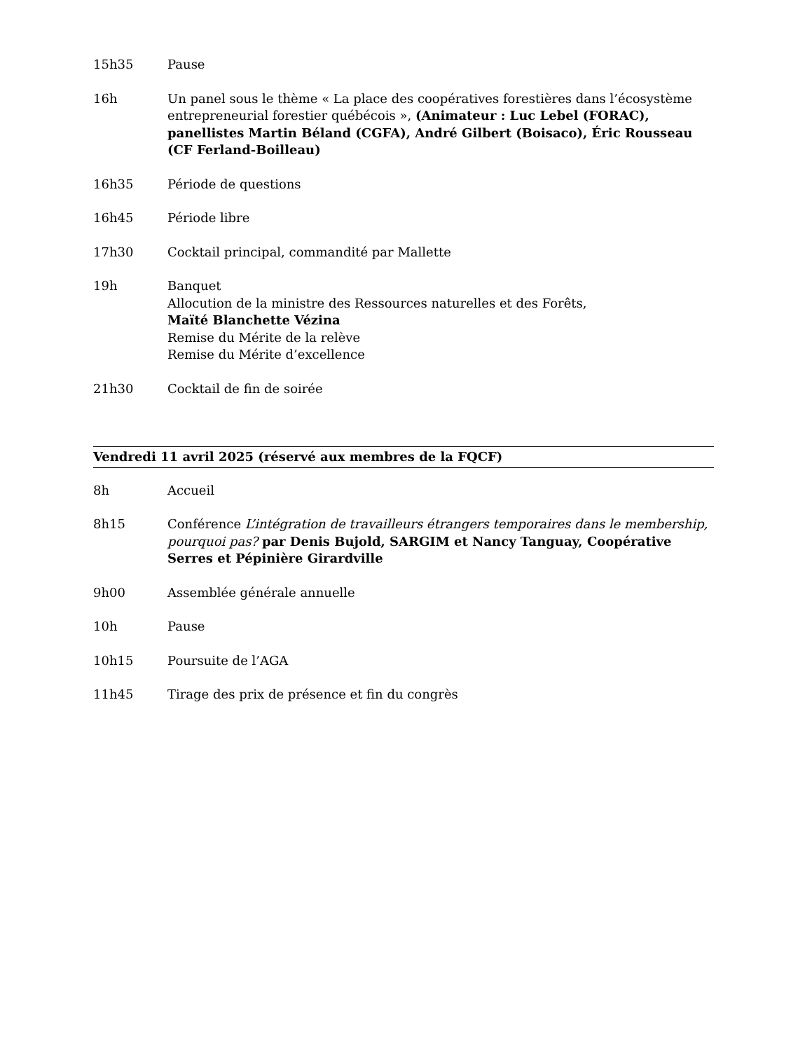15h35 Pause
16h Un panel sous le thème « La place des coopératives forestières dans l’écosystème entrepreneurial forestier québécois », (Animateur : Luc Lebel (FORAC), panellistes Martin Béland (CGFA), André Gilbert (Boisaco), Éric Rousseau (CF Ferland-Boilleau)
16h35 Période de questions
16h45 Période libre
17h30 Cocktail principal, commandité par Mallette
19h Banquet
Allocution de la ministre des Ressources naturelles et des Forêts,
Maïté Blanchette Vézina
Remise du Mérite de la relève
Remise du Mérite d’excellence
21h30 Cocktail de fin de soirée
Vendredi 11 avril 2025 (réservé aux membres de la FQCF)
8h Accueil
8h15 Conférence L’intégration de travailleurs étrangers temporaires dans le membership, pourquoi pas? par Denis Bujold, SARGIM et Nancy Tanguay, Coopérative Serres et Pépinière Girardville
9h00 Assemblée générale annuelle
10h Pause
10h15 Poursuite de l’AGA
11h45 Tirage des prix de présence et fin du congrès